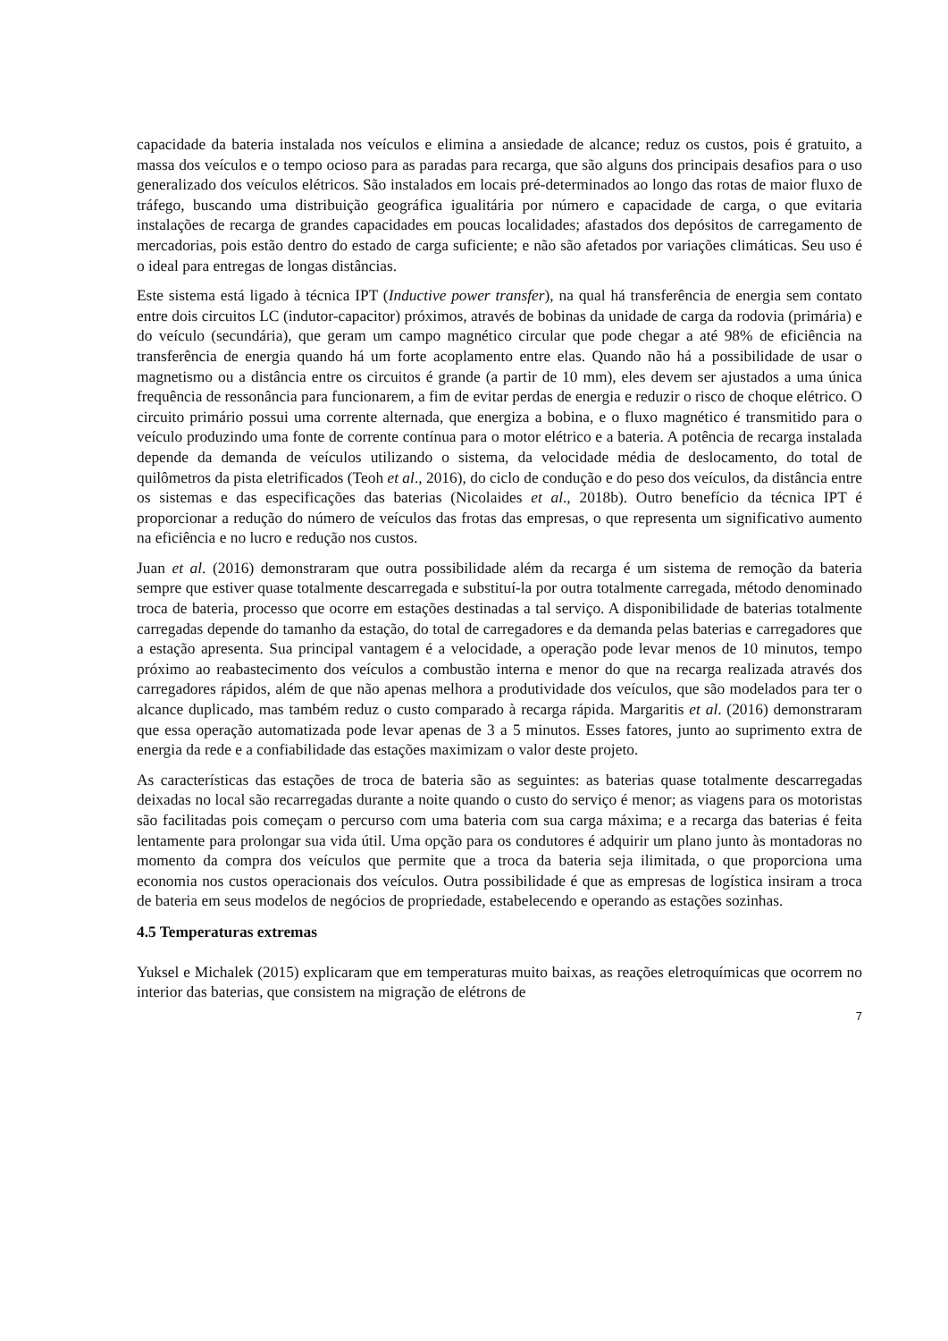capacidade da bateria instalada nos veículos e elimina a ansiedade de alcance; reduz os custos, pois é gratuito, a massa dos veículos e o tempo ocioso para as paradas para recarga, que são alguns dos principais desafios para o uso generalizado dos veículos elétricos. São instalados em locais pré-determinados ao longo das rotas de maior fluxo de tráfego, buscando uma distribuição geográfica igualitária por número e capacidade de carga, o que evitaria instalações de recarga de grandes capacidades em poucas localidades; afastados dos depósitos de carregamento de mercadorias, pois estão dentro do estado de carga suficiente; e não são afetados por variações climáticas. Seu uso é o ideal para entregas de longas distâncias.
Este sistema está ligado à técnica IPT (Inductive power transfer), na qual há transferência de energia sem contato entre dois circuitos LC (indutor-capacitor) próximos, através de bobinas da unidade de carga da rodovia (primária) e do veículo (secundária), que geram um campo magnético circular que pode chegar a até 98% de eficiência na transferência de energia quando há um forte acoplamento entre elas. Quando não há a possibilidade de usar o magnetismo ou a distância entre os circuitos é grande (a partir de 10 mm), eles devem ser ajustados a uma única frequência de ressonância para funcionarem, a fim de evitar perdas de energia e reduzir o risco de choque elétrico. O circuito primário possui uma corrente alternada, que energiza a bobina, e o fluxo magnético é transmitido para o veículo produzindo uma fonte de corrente contínua para o motor elétrico e a bateria. A potência de recarga instalada depende da demanda de veículos utilizando o sistema, da velocidade média de deslocamento, do total de quilômetros da pista eletrificados (Teoh et al., 2016), do ciclo de condução e do peso dos veículos, da distância entre os sistemas e das especificações das baterias (Nicolaides et al., 2018b). Outro benefício da técnica IPT é proporcionar a redução do número de veículos das frotas das empresas, o que representa um significativo aumento na eficiência e no lucro e redução nos custos.
Juan et al. (2016) demonstraram que outra possibilidade além da recarga é um sistema de remoção da bateria sempre que estiver quase totalmente descarregada e substituí-la por outra totalmente carregada, método denominado troca de bateria, processo que ocorre em estações destinadas a tal serviço. A disponibilidade de baterias totalmente carregadas depende do tamanho da estação, do total de carregadores e da demanda pelas baterias e carregadores que a estação apresenta. Sua principal vantagem é a velocidade, a operação pode levar menos de 10 minutos, tempo próximo ao reabastecimento dos veículos a combustão interna e menor do que na recarga realizada através dos carregadores rápidos, além de que não apenas melhora a produtividade dos veículos, que são modelados para ter o alcance duplicado, mas também reduz o custo comparado à recarga rápida. Margaritis et al. (2016) demonstraram que essa operação automatizada pode levar apenas de 3 a 5 minutos. Esses fatores, junto ao suprimento extra de energia da rede e a confiabilidade das estações maximizam o valor deste projeto.
As características das estações de troca de bateria são as seguintes: as baterias quase totalmente descarregadas deixadas no local são recarregadas durante a noite quando o custo do serviço é menor; as viagens para os motoristas são facilitadas pois começam o percurso com uma bateria com sua carga máxima; e a recarga das baterias é feita lentamente para prolongar sua vida útil. Uma opção para os condutores é adquirir um plano junto às montadoras no momento da compra dos veículos que permite que a troca da bateria seja ilimitada, o que proporciona uma economia nos custos operacionais dos veículos. Outra possibilidade é que as empresas de logística insiram a troca de bateria em seus modelos de negócios de propriedade, estabelecendo e operando as estações sozinhas.
4.5 Temperaturas extremas
Yuksel e Michalek (2015) explicaram que em temperaturas muito baixas, as reações eletroquímicas que ocorrem no interior das baterias, que consistem na migração de elétrons de
7